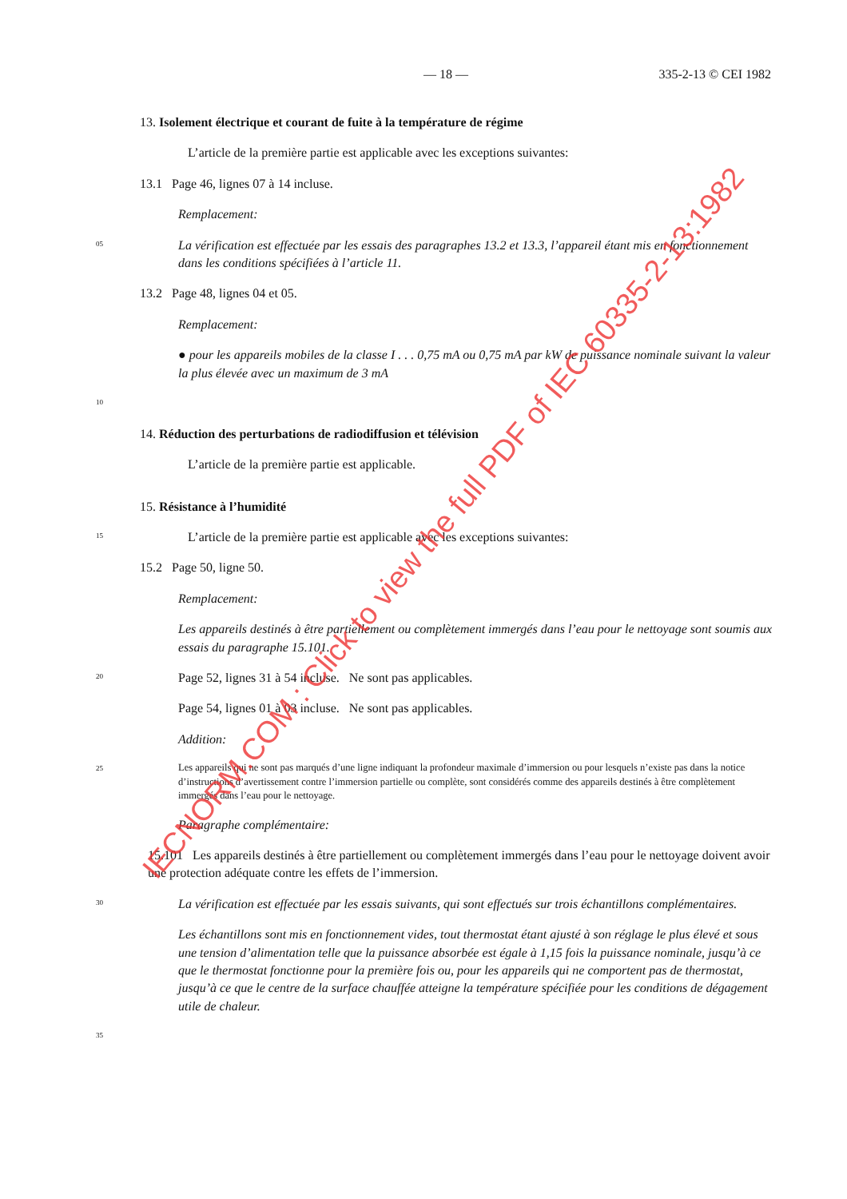— 18 — 335-2-13 © CEI 1982
13. Isolement électrique et courant de fuite à la température de régime
L’article de la première partie est applicable avec les exceptions suivantes:
13.1 Page 46, lignes 07 à 14 incluse.
Remplacement:
05
La vérification est effectuée par les essais des paragraphes 13.2 et 13.3, l’appareil étant mis en fonctionnement dans les conditions spécifiées à l’article 11.
13.2 Page 48, lignes 04 et 05.
Remplacement:
● pour les appareils mobiles de la classe I . . . 0,75 mA ou 0,75 mA par kW de puissance nominale suivant la valeur la plus élevée avec un maximum de 3 mA
10
14. Réduction des perturbations de radiodiffusion et télévision
L’article de la première partie est applicable.
15. Résistance à l’humidité
15
L’article de la première partie est applicable avec les exceptions suivantes:
15.2 Page 50, ligne 50.
Remplacement:
Les appareils destinés à être partiellement ou complètement immergés dans l’eau pour le nettoyage sont soumis aux essais du paragraphe 15.101.
20
Page 52, lignes 31 à 54 incluse. Ne sont pas applicables.
Page 54, lignes 01 à 03 incluse. Ne sont pas applicables.
Addition:
25
Les appareils qui ne sont pas marqués d’une ligne indiquant la profondeur maximale d’immersion ou pour lesquels n’existe pas dans la notice d’instructions d’avertissement contre l’immersion partielle ou complète, sont considérés comme des appareils destinés à être complètement immergés dans l’eau pour le nettoyage.
Paragraphe complémentaire:
15.101 Les appareils destinés à être partiellement ou complètement immergés dans l’eau pour le nettoyage doivent avoir une protection adéquate contre les effets de l’immersion.
30
La vérification est effectuée par les essais suivants, qui sont effectués sur trois échantillons complémentaires.
Les échantillons sont mis en fonctionnement vides, tout thermostat étant ajusté à son réglage le plus élevé et sous une tension d’alimentation telle que la puissance absorbée est égale à 1,15 fois la puissance nominale, jusqu’à ce que le thermostat fonctionne pour la première fois ou, pour les appareils qui ne comportent pas de thermostat, jusqu’à ce que le centre de la surface chauffée atteigne la température spécifiée pour les conditions de dégagement utile de chaleur.
35
IECNORM.COM : Click to view the full PDF of IEC 60335-2-13:1982